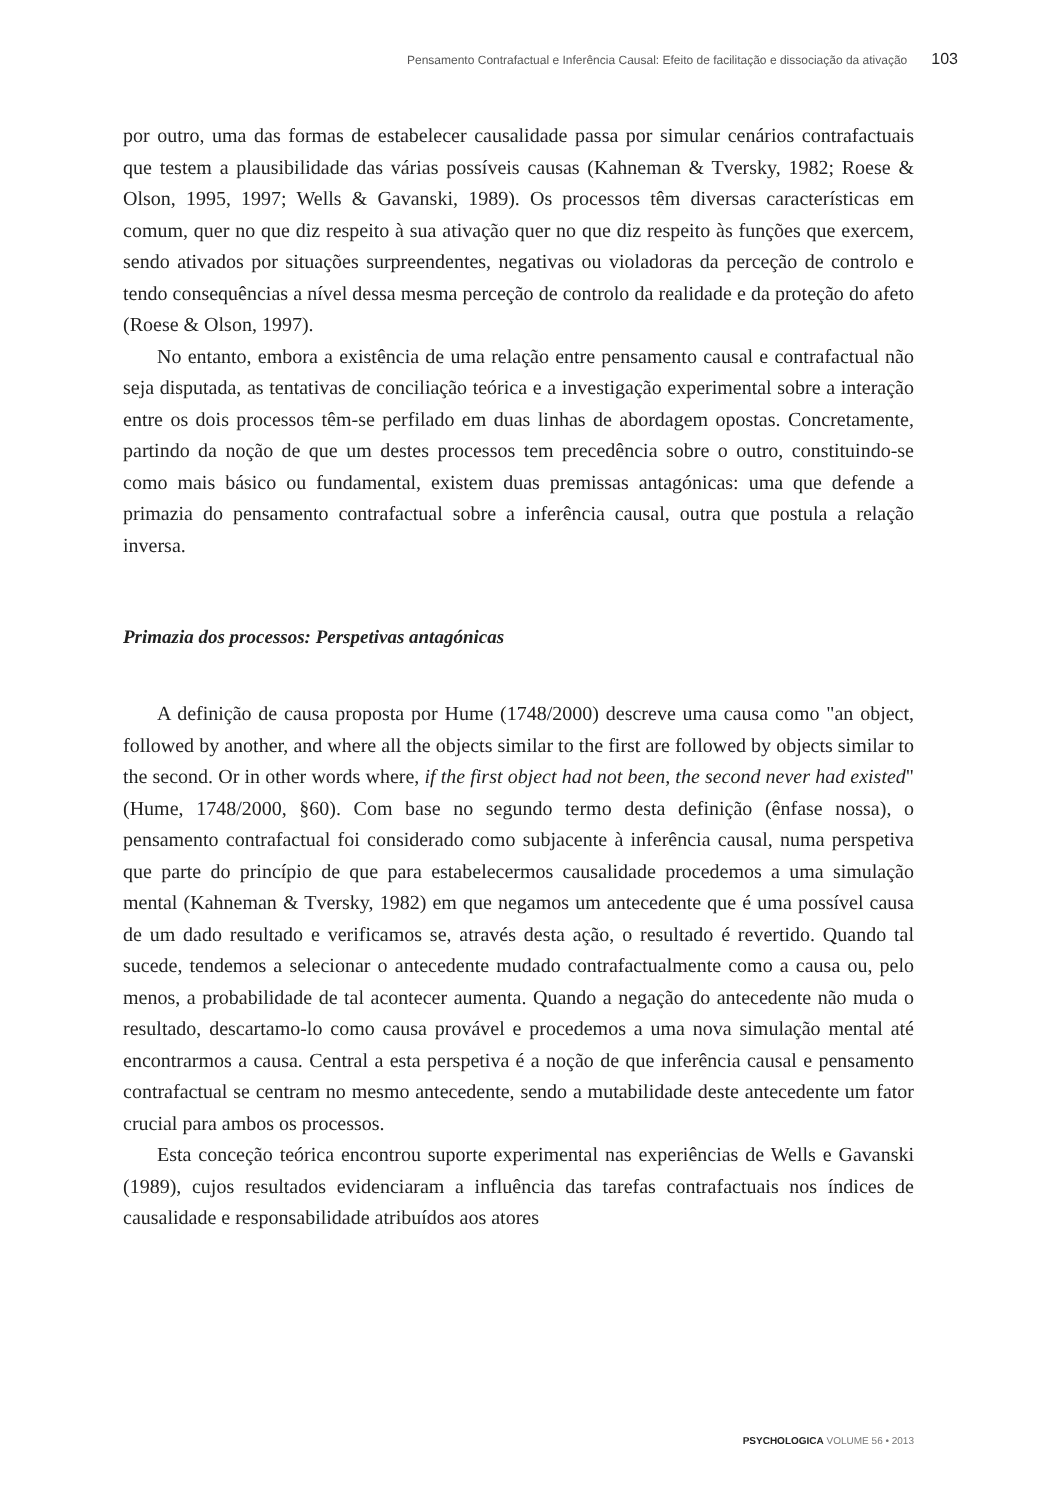Pensamento Contrafactual e Inferência Causal: Efeito de facilitação e dissociação da ativação 103
por outro, uma das formas de estabelecer causalidade passa por simular cenários contrafactuais que testem a plausibilidade das várias possíveis causas (Kahneman & Tversky, 1982; Roese & Olson, 1995, 1997; Wells & Gavanski, 1989). Os processos têm diversas características em comum, quer no que diz respeito à sua ativação quer no que diz respeito às funções que exercem, sendo ativados por situações surpreendentes, negativas ou violadoras da perceção de controlo e tendo consequências a nível dessa mesma perceção de controlo da realidade e da proteção do afeto (Roese & Olson, 1997).
No entanto, embora a existência de uma relação entre pensamento causal e contrafactual não seja disputada, as tentativas de conciliação teórica e a investigação experimental sobre a interação entre os dois processos têm-se perfilado em duas linhas de abordagem opostas. Concretamente, partindo da noção de que um destes processos tem precedência sobre o outro, constituindo-se como mais básico ou fundamental, existem duas premissas antagónicas: uma que defende a primazia do pensamento contrafactual sobre a inferência causal, outra que postula a relação inversa.
Primazia dos processos: Perspetivas antagónicas
A definição de causa proposta por Hume (1748/2000) descreve uma causa como "an object, followed by another, and where all the objects similar to the first are followed by objects similar to the second. Or in other words where, if the first object had not been, the second never had existed" (Hume, 1748/2000, §60). Com base no segundo termo desta definição (ênfase nossa), o pensamento contrafactual foi considerado como subjacente à inferência causal, numa perspetiva que parte do princípio de que para estabelecermos causalidade procedemos a uma simulação mental (Kahneman & Tversky, 1982) em que negamos um antecedente que é uma possível causa de um dado resultado e verificamos se, através desta ação, o resultado é revertido. Quando tal sucede, tendemos a selecionar o antecedente mudado contrafactualmente como a causa ou, pelo menos, a probabilidade de tal acontecer aumenta. Quando a negação do antecedente não muda o resultado, descartamo-lo como causa provável e procedemos a uma nova simulação mental até encontrarmos a causa. Central a esta perspetiva é a noção de que inferência causal e pensamento contrafactual se centram no mesmo antecedente, sendo a mutabilidade deste antecedente um fator crucial para ambos os processos.
Esta conceção teórica encontrou suporte experimental nas experiências de Wells e Gavanski (1989), cujos resultados evidenciaram a influência das tarefas contrafactuais nos índices de causalidade e responsabilidade atribuídos aos atores
PSYCHOLOGICA VOLUME 56 • 2013